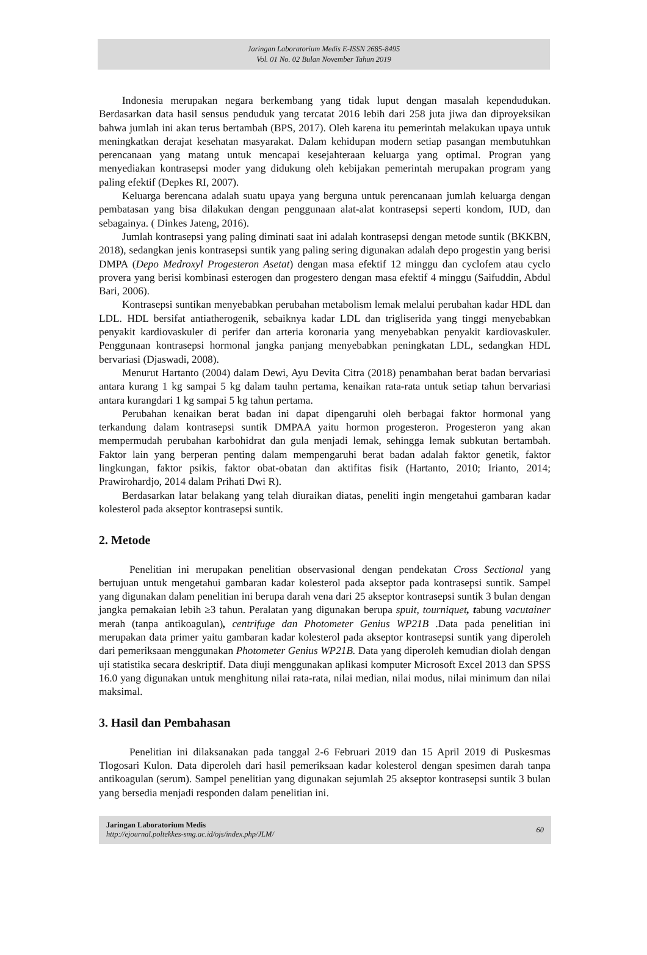Jaringan Laboratorium Medis E-ISSN 2685-8495
Vol. 01 No. 02 Bulan November Tahun 2019
Indonesia merupakan negara berkembang yang tidak luput dengan masalah kependudukan. Berdasarkan data hasil sensus penduduk yang tercatat 2016 lebih dari 258 juta jiwa dan diproyeksikan bahwa jumlah ini akan terus bertambah (BPS, 2017). Oleh karena itu pemerintah melakukan upaya untuk meningkatkan derajat kesehatan masyarakat. Dalam kehidupan modern setiap pasangan membutuhkan perencanaan yang matang untuk mencapai kesejahteraan keluarga yang optimal. Progran yang menyediakan kontrasepsi moder yang didukung oleh kebijakan pemerintah merupakan program yang paling efektif (Depkes RI, 2007).
Keluarga berencana adalah suatu upaya yang berguna untuk perencanaan jumlah keluarga dengan pembatasan yang bisa dilakukan dengan penggunaan alat-alat kontrasepsi seperti kondom, IUD, dan sebagainya. ( Dinkes Jateng, 2016).
Jumlah kontrasepsi yang paling diminati saat ini adalah kontrasepsi dengan metode suntik (BKKBN, 2018), sedangkan jenis kontrasepsi suntik yang paling sering digunakan adalah depo progestin yang berisi DMPA (Depo Medroxyl Progesteron Asetat) dengan masa efektif 12 minggu dan cyclofem atau cyclo provera yang berisi kombinasi esterogen dan progestero dengan masa efektif 4 minggu (Saifuddin, Abdul Bari, 2006).
Kontrasepsi suntikan menyebabkan perubahan metabolism lemak melalui perubahan kadar HDL dan LDL. HDL bersifat antiatherogenik, sebaiknya kadar LDL dan trigliserida yang tinggi menyebabkan penyakit kardiovaskuler di perifer dan arteria koronaria yang menyebabkan penyakit kardiovaskuler. Penggunaan kontrasepsi hormonal jangka panjang menyebabkan peningkatan LDL, sedangkan HDL bervariasi (Djaswadi, 2008).
Menurut Hartanto (2004) dalam Dewi, Ayu Devita Citra (2018) penambahan berat badan bervariasi antara kurang 1 kg sampai 5 kg dalam tauhn pertama, kenaikan rata-rata untuk setiap tahun bervariasi antara kurangdari 1 kg sampai 5 kg tahun pertama.
Perubahan kenaikan berat badan ini dapat dipengaruhi oleh berbagai faktor hormonal yang terkandung dalam kontrasepsi suntik DMPAA yaitu hormon progesteron. Progesteron yang akan mempermudah perubahan karbohidrat dan gula menjadi lemak, sehingga lemak subkutan bertambah. Faktor lain yang berperan penting dalam mempengaruhi berat badan adalah faktor genetik, faktor lingkungan, faktor psikis, faktor obat-obatan dan aktifitas fisik (Hartanto, 2010; Irianto, 2014; Prawirohardjo, 2014 dalam Prihati Dwi R).
Berdasarkan latar belakang yang telah diuraikan diatas, peneliti ingin mengetahui gambaran kadar kolesterol pada akseptor kontrasepsi suntik.
2. Metode
Penelitian ini merupakan penelitian observasional dengan pendekatan Cross Sectional yang bertujuan untuk mengetahui gambaran kadar kolesterol pada akseptor pada kontrasepsi suntik. Sampel yang digunakan dalam penelitian ini berupa darah vena dari 25 akseptor kontrasepsi suntik 3 bulan dengan jangka pemakaian lebih ≥3 tahun. Peralatan yang digunakan berupa spuit, tourniquet, tabung vacutainer merah (tanpa antikoagulan), centrifuge dan Photometer Genius WP21B .Data pada penelitian ini merupakan data primer yaitu gambaran kadar kolesterol pada akseptor kontrasepsi suntik yang diperoleh dari pemeriksaan menggunakan Photometer Genius WP21B. Data yang diperoleh kemudian diolah dengan uji statistika secara deskriptif. Data diuji menggunakan aplikasi komputer Microsoft Excel 2013 dan SPSS 16.0 yang digunakan untuk menghitung nilai rata-rata, nilai median, nilai modus, nilai minimum dan nilai maksimal.
3. Hasil dan Pembahasan
Penelitian ini dilaksanakan pada tanggal 2-6 Februari 2019 dan 15 April 2019 di Puskesmas Tlogosari Kulon. Data diperoleh dari hasil pemeriksaan kadar kolesterol dengan spesimen darah tanpa antikoagulan (serum). Sampel penelitian yang digunakan sejumlah 25 akseptor kontrasepsi suntik 3 bulan yang bersedia menjadi responden dalam penelitian ini.
Jaringan Laboratorium Medis
http://ejournal.poltekkes-smg.ac.id/ojs/index.php/JLM/
60